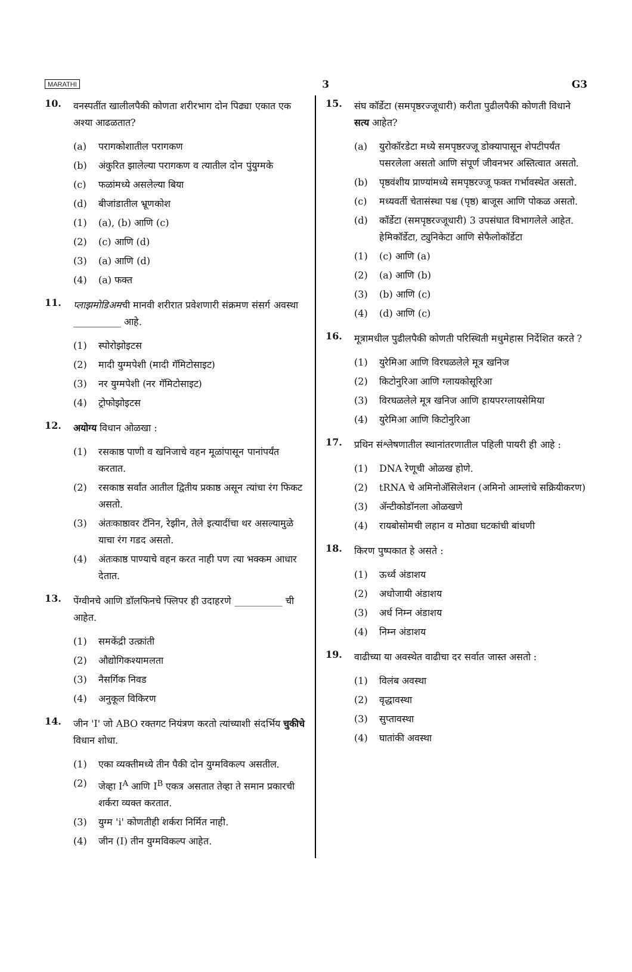MARATHI 3 G3
10.
वनस्पतींत खालीलपैकी कोणता शरीरभाग दोन पिढ्या एकात एक अश्या आढळतात?
(a) परागकोशातील परागकण
(b) अंकुरित झालेल्या परागकण व त्यातील दोन पुंयुग्मके
(c) फळांमध्ये असलेल्या बिया
(d) बीजांडातील भ्रूणकोश
(1) (a), (b) आणि (c)
(2) (c) आणि (d)
(3) (a) आणि (d)
(4) (a) फक्त
11.
प्लाझमोडिअमची मानवी शरीरात प्रवेशणारी संक्रमण संसर्ग अवस्था __________ आहे.
(1) स्पोरोझोइटस
(2) मादी युग्मपेशी (मादी गॅमिटोसाइट)
(3) नर युग्मपेशी (नर गॅमिटोसाइट)
(4) ट्रोफोझोइटस
12.
अयोग्य विधान ओळखा :
(1) रसकाष्ठ पाणी व खनिजाचे वहन मूळांपासून पानांपर्यंत करतात.
(2) रसकाष्ठ सर्वांत आतील द्वितीय प्रकाष्ठ असून त्यांचा रंग फिकट असतो.
(3) अंतःकाष्ठावर टॅनिन, रेझीन, तेले इत्यादींचा थर असल्यामुळे याचा रंग गडद असतो.
(4) अंतःकाष्ठ पाण्याचे वहन करत नाही पण त्या भक्कम आधार देतात.
13.
पेंग्वीनचे आणि डॉलफिनचे फ्लिपर ही उदाहरणे __________ ची आहेत.
(1) समकेंद्री उत्क्रांती
(2) औद्योगिकश्यामलता
(3) नैसर्गिक निवड
(4) अनुकूल विकिरण
14.
जीन 'I' जो ABO रक्तगट नियंत्रण करतो त्यांच्याशी संदर्भिय चुकीचे विधान शोधा.
(1) एका व्यक्तीमध्ये तीन पैकी दोन युग्मविकल्प असतील.
(2) जेव्हा I<sup>A</sup> आणि I<sup>B</sup> एकत्र असतात तेव्हा ते समान प्रकारची शर्करा व्यक्त करतात.
(3) युग्म 'i' कोणतीही शर्करा निर्मित नाही.
(4) जीन (I) तीन युग्मविकल्प आहेत.
15.
संघ कॉर्डेटा (समपृष्ठरज्जूधारी) करीता पुढीलपैकी कोणती विधाने सत्य आहेत?
(a) युरोकॉरडेटा मध्ये समपृष्ठरज्जू डोक्यापासून शेपटीपर्यंत पसरलेला असतो आणि संपूर्ण जीवनभर अस्तित्वात असतो.
(b) पृष्ठवंशीय प्राण्यांमध्ये समपृष्ठरज्जू फक्त गर्भावस्थेत असतो.
(c) मध्यवर्ती चेतासंस्था पश्च (पृष्ठ) बाजूस आणि पोकळ असतो.
(d) कॉर्डेटा (समपृष्ठरज्जूधारी) 3 उपसंघात विभागलेले आहेत. हेमिकॉर्डेटा, ट्युनिकेटा आणि सेफैलोकॉर्डेटा
(1) (c) आणि (a)
(2) (a) आणि (b)
(3) (b) आणि (c)
(4) (d) आणि (c)
16.
मूत्रामधील पुढीलपैकी कोणती परिस्थिती मधुमेहास निर्देशित करते ?
(1) युरेमिआ आणि विरघळलेले मूत्र खनिज
(2) किटोनुरिआ आणि ग्लायकोसूरिआ
(3) विरघळलेले मूत्र खनिज आणि हायपरग्लायसेमिया
(4) युरेमिआ आणि किटोनुरिआ
17.
प्रथिन संश्लेषणातील स्थानांतरणातील पहिली पायरी ही आहे :
(1) DNA रेणूची ओळख होणे.
(2) tRNA चे अमिनोॲसिलेशन (अमिनो आम्लांचे सक्रियीकरण)
(3) ॲन्टीकोडॉनला ओळखणे
(4) रायबोसोमची लहान व मोठ्या घटकांची बांधणी
18.
किरण पुष्पकात हे असते :
(1) ऊर्ध्व अंडाशय
(2) अधोजायी अंडाशय
(3) अर्ध निम्न अंडाशय
(4) निम्न अंडाशय
19.
वाढीच्या या अवस्थेत वाढीचा दर सर्वात जास्त असतो :
(1) विलंब अवस्था
(2) वृद्धावस्था
(3) सुप्तावस्था
(4) घातांकी अवस्था